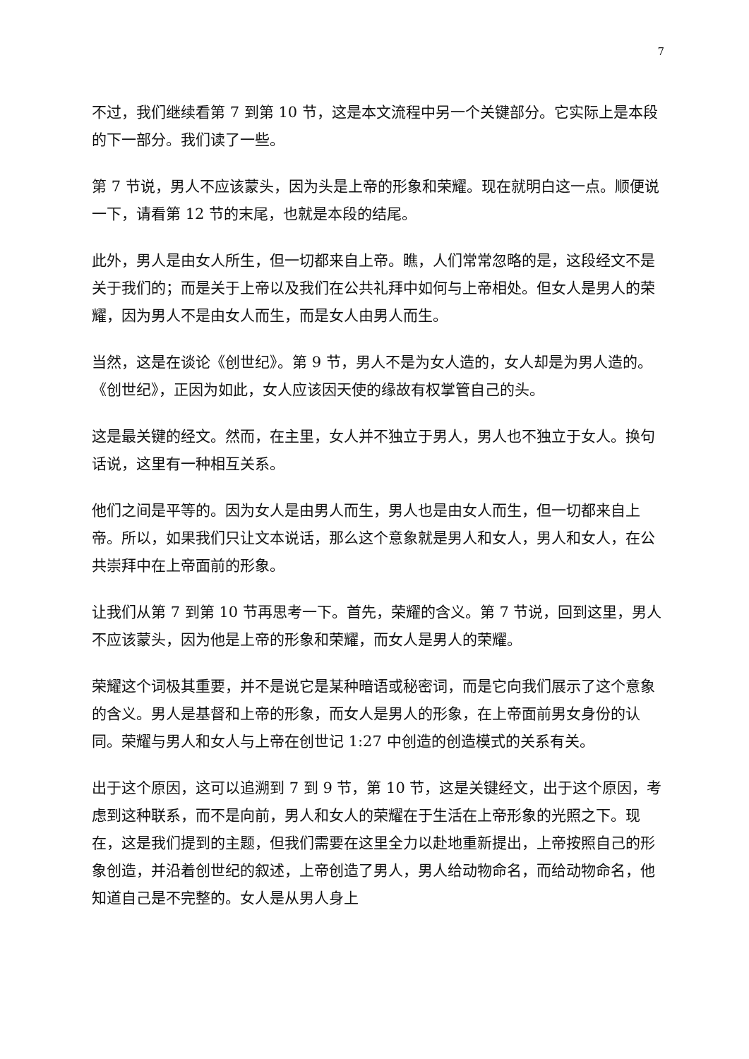7
不过，我们继续看第 7 到第 10 节，这是本文流程中另一个关键部分。它实际上是本段的下一部分。我们读了一些。
第 7 节说，男人不应该蒙头，因为头是上帝的形象和荣耀。现在就明白这一点。顺便说一下，请看第 12 节的末尾，也就是本段的结尾。
此外，男人是由女人所生，但一切都来自上帝。瞧，人们常常忽略的是，这段经文不是关于我们的；而是关于上帝以及我们在公共礼拜中如何与上帝相处。但女人是男人的荣耀，因为男人不是由女人而生，而是女人由男人而生。
当然，这是在谈论《创世纪》。第 9 节，男人不是为女人造的，女人却是为男人造的。《创世纪》，正因为如此，女人应该因天使的缘故有权掌管自己的头。
这是最关键的经文。然而，在主里，女人并不独立于男人，男人也不独立于女人。换句话说，这里有一种相互关系。
他们之间是平等的。因为女人是由男人而生，男人也是由女人而生，但一切都来自上帝。所以，如果我们只让文本说话，那么这个意象就是男人和女人，男人和女人，在公共崇拜中在上帝面前的形象。
让我们从第 7 到第 10 节再思考一下。首先，荣耀的含义。第 7 节说，回到这里，男人不应该蒙头，因为他是上帝的形象和荣耀，而女人是男人的荣耀。
荣耀这个词极其重要，并不是说它是某种暗语或秘密词，而是它向我们展示了这个意象的含义。男人是基督和上帝的形象，而女人是男人的形象，在上帝面前男女身份的认同。荣耀与男人和女人与上帝在创世记 1:27 中创造的创造模式的关系有关。
出于这个原因，这可以追溯到 7 到 9 节，第 10 节，这是关键经文，出于这个原因，考虑到这种联系，而不是向前，男人和女人的荣耀在于生活在上帝形象的光照之下。现在，这是我们提到的主题，但我们需要在这里全力以赴地重新提出，上帝按照自己的形象创造，并沿着创世纪的叙述，上帝创造了男人，男人给动物命名，而给动物命名，他知道自己是不完整的。女人是从男人身上